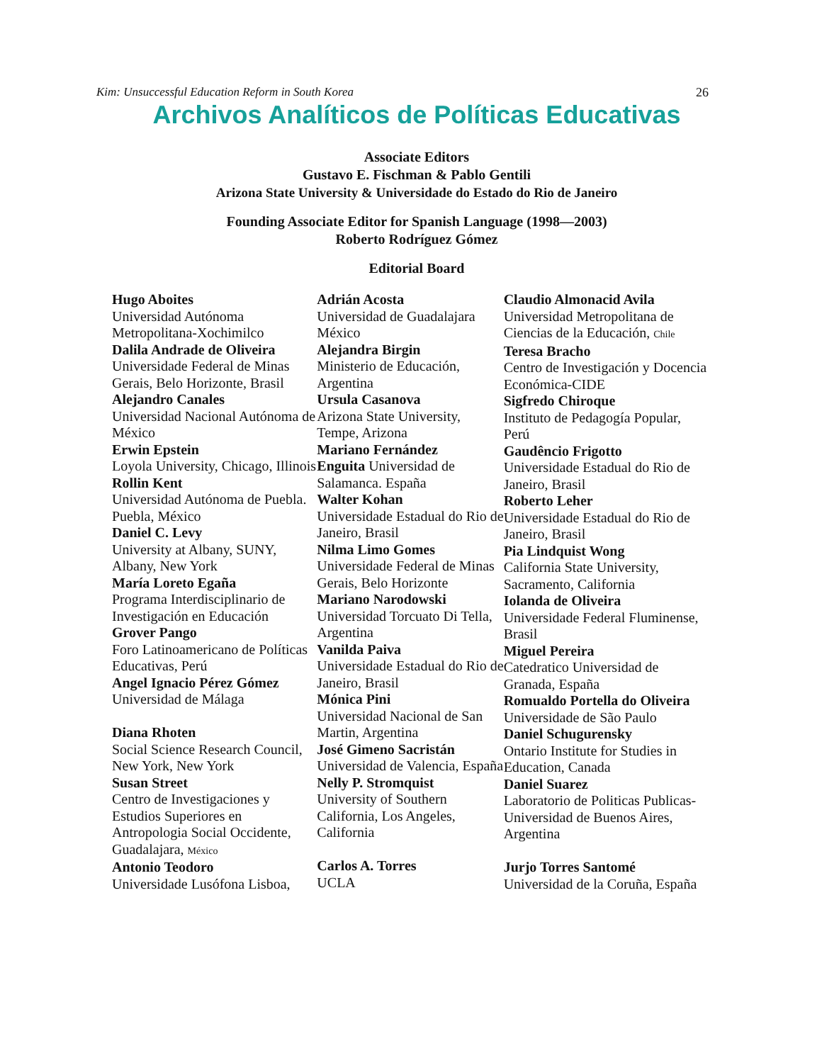Kim: Unsuccessful Education Reform in South Korea 26
Archivos Analíticos de Políticas Educativas
Associate Editors
Gustavo E. Fischman & Pablo Gentili
Arizona State University & Universidade do Estado do Rio de Janeiro
Founding Associate Editor for Spanish Language (1998—2003)
Roberto Rodríguez Gómez
Editorial Board
Hugo Aboites
Universidad Autónoma Metropolitana-Xochimilco
Dalila Andrade de Oliveira
Universidade Federal de Minas Gerais, Belo Horizonte, Brasil
Alejandro Canales
Universidad Nacional Autónoma de México
Erwin Epstein
Loyola University, Chicago, Illinois
Rollin Kent
Universidad Autónoma de Puebla. Puebla, México
Daniel C. Levy
University at Albany, SUNY, Albany, New York
María Loreto Egaña
Programa Interdisciplinario de Investigación en Educación
Grover Pango
Foro Latinoamericano de Políticas Educativas, Perú
Angel Ignacio Pérez Gómez
Universidad de Málaga
Diana Rhoten
Social Science Research Council, New York, New York
Susan Street
Centro de Investigaciones y Estudios Superiores en Antropologia Social Occidente, Guadalajara, México
Antonio Teodoro
Universidade Lusófona Lisboa,
Adrián Acosta
Universidad de Guadalajara México
Alejandra Birgin
Ministerio de Educación, Argentina
Ursula Casanova
Arizona State University, Tempe, Arizona
Mariano Fernández
Enguita Universidad de Salamanca. España
Walter Kohan
Universidade Estadual do Rio de Janeiro, Brasil
Nilma Limo Gomes
Universidade Federal de Minas Gerais, Belo Horizonte
Mariano Narodowski
Universidad Torcuato Di Tella, Argentina
Vanilda Paiva
Universidade Estadual do Rio de Janeiro, Brasil
Mónica Pini
Universidad Nacional de San Martin, Argentina
José Gimeno Sacristán
Universidad de Valencia, España
Nelly P. Stromquist
University of Southern California, Los Angeles, California
Carlos A. Torres
UCLA
Claudio Almonacid Avila
Universidad Metropolitana de Ciencias de la Educación, Chile
Teresa Bracho
Centro de Investigación y Docencia Económica-CIDE
Sigfredo Chiroque
Instituto de Pedagogía Popular, Perú
Gaudêncio Frigotto
Universidade Estadual do Rio de Janeiro, Brasil
Roberto Leher
Universidade Estadual do Rio de Janeiro, Brasil
Pia Lindquist Wong
California State University, Sacramento, California
Iolanda de Oliveira
Universidade Federal Fluminense, Brasil
Miguel Pereira
Catedratico Universidad de Granada, España
Romualdo Portella do Oliveira
Universidade de São Paulo
Daniel Schugurensky
Ontario Institute for Studies in Education, Canada
Daniel Suarez
Laboratorio de Politicas Publicas-Universidad de Buenos Aires, Argentina
Jurjo Torres Santomé
Universidad de la Coruña, España